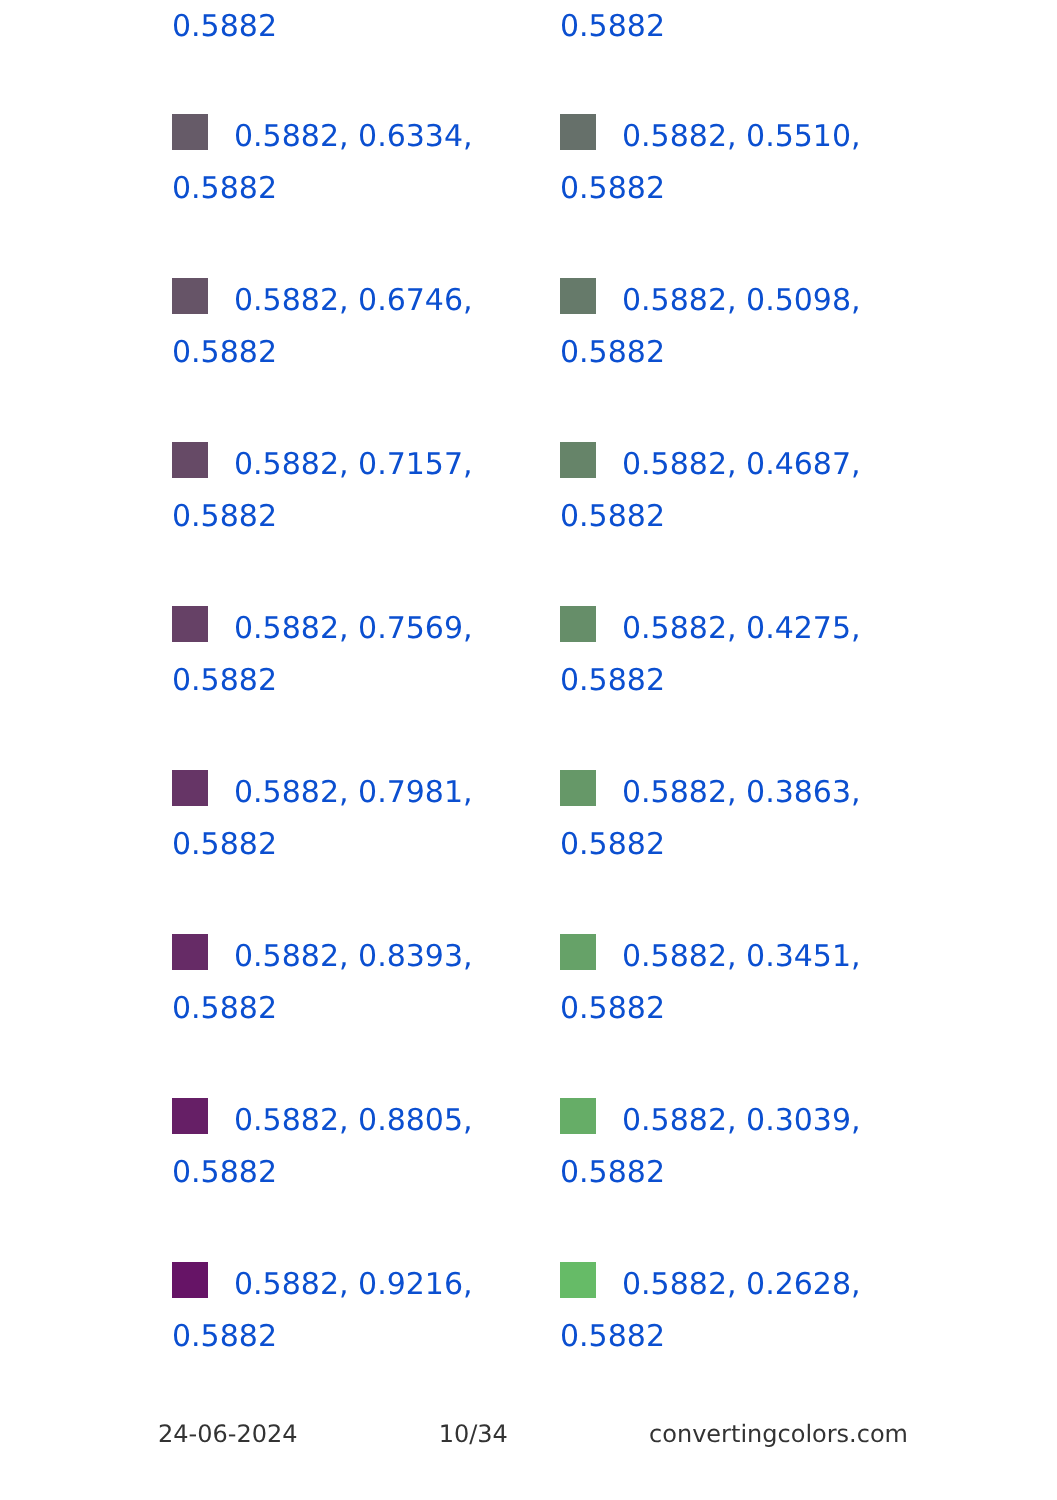0.5882
0.5882
0.5882, 0.6334,
0.5882
0.5882, 0.5510,
0.5882
0.5882, 0.6746,
0.5882
0.5882, 0.5098,
0.5882
0.5882, 0.7157,
0.5882
0.5882, 0.4687,
0.5882
0.5882, 0.7569,
0.5882
0.5882, 0.4275,
0.5882
0.5882, 0.7981,
0.5882
0.5882, 0.3863,
0.5882
0.5882, 0.8393,
0.5882
0.5882, 0.3451,
0.5882
0.5882, 0.8805,
0.5882
0.5882, 0.3039,
0.5882
0.5882, 0.9216,
0.5882
0.5882, 0.2628,
0.5882
24-06-2024 10/34 convertingcolors.com